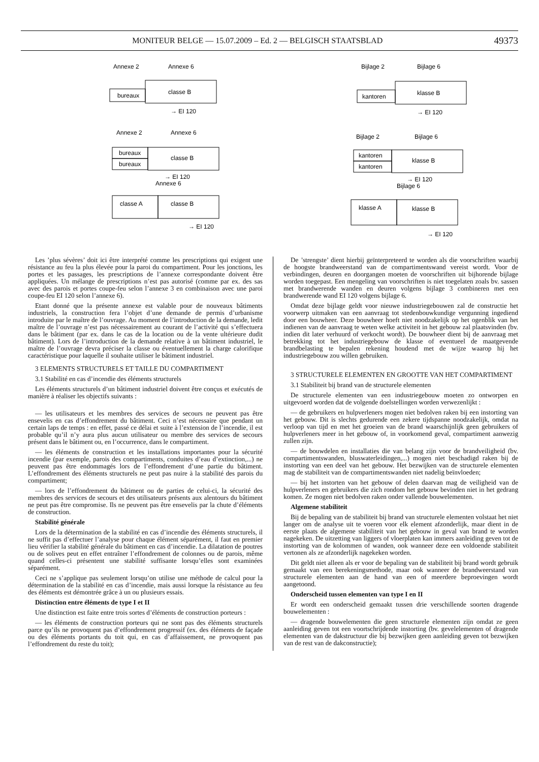MONITEUR BELGE — 15.07.2009 – Ed. 2 — BELGISCH STAATSBLAD 49373
Annexe 2
Annexe 6
bureaux
classe B
→ EI 120
Annexe 2
Annexe 6
bureaux
bureaux
classe B
→ EI 120
Annexe 6
classe A
classe B
→ EI 120
Bijlage 2
Bijlage 6
kantoren
klasse B
→ EI 120
Bijlage 2
Bijlage 6
kantoren
kantoren
klasse B
→ EI 120
Bijlage 6
klasse A
klasse B
→ EI 120
Les ’plus sévères’ doit ici être interprété comme les prescriptions qui exigent une résistance au feu la plus élevée pour la paroi du compartiment. Pour les jonctions, les portes et les passages, les prescriptions de l’annexe correspondante doivent être appliquées. Un mélange de prescriptions n’est pas autorisé (comme par ex. des sas avec des parois et portes coupe-feu selon l’annexe 3 en combinaison avec une paroi coupe-feu EI 120 selon l’annexe 6).
Etant donné que la présente annexe est valable pour de nouveaux bâtiments industriels, la construction fera l’objet d’une demande de permis d’urbanisme introduite par le maître de l’ouvrage. Au moment de l’introduction de la demande, ledit maître de l’ouvrage n’est pas nécessairement au courant de l’activité qui s’effectuera dans le bâtiment (par ex. dans le cas de la location ou de la vente ultérieure dudit bâtiment). Lors de l’introduction de la demande relative à un bâtiment industriel, le maître de l’ouvrage devra préciser la classe ou éventuellement la charge calorifique caractéristique pour laquelle il souhaite utiliser le bâtiment industriel.
3 ELEMENTS STRUCTURELS ET TAILLE DU COMPARTIMENT
3.1 Stabilité en cas d’incendie des éléments structurels
Les éléments structurels d’un bâtiment industriel doivent être conçus et exécutés de manière à réaliser les objectifs suivants :
— les utilisateurs et les membres des services de secours ne peuvent pas être ensevelis en cas d’effondrement du bâtiment. Ceci n’est nécessaire que pendant un certain laps de temps : en effet, passé ce délai et suite à l’extension de l’incendie, il est probable qu’il n’y aura plus aucun utilisateur ou membre des services de secours présent dans le bâtiment ou, en l’occurrence, dans le compartiment.
— les éléments de construction et les installations importantes pour la sécurité incendie (par exemple, parois des compartiments, conduites d’eau d’extinction,...) ne peuvent pas être endommagés lors de l’effondrement d’une partie du bâtiment. L’effondrement des éléments structurels ne peut pas nuire à la stabilité des parois du compartiment;
— lors de l’effondrement du bâtiment ou de parties de celui-ci, la sécurité des membres des services de secours et des utilisateurs présents aux alentours du bâtiment ne peut pas être compromise. Ils ne peuvent pas être ensevelis par la chute d’éléments de construction.
Stabilité générale
Lors de la détermination de la stabilité en cas d’incendie des éléments structurels, il ne suffit pas d’effectuer l’analyse pour chaque élément séparément, il faut en premier lieu vérifier la stabilité générale du bâtiment en cas d’incendie. La dilatation de poutres ou de solives peut en effet entraîner l’effondrement de colonnes ou de parois, même quand celles-ci présentent une stabilité suffisante lorsqu’elles sont examinées séparément.
Ceci ne s’applique pas seulement lorsqu’on utilise une méthode de calcul pour la détermination de la stabilité en cas d’incendie, mais aussi lorsque la résistance au feu des éléments est démontrée grâce à un ou plusieurs essais.
Distinction entre éléments de type I et II
Une distinction est faite entre trois sortes d’éléments de construction porteurs :
— les éléments de construction porteurs qui ne sont pas des éléments structurels parce qu’ils ne provoquent pas d’effondrement progressif (ex. des éléments de façade ou des éléments portants du toit qui, en cas d’affaissement, ne provoquent pas l’effondrement du reste du toit);
De ’strengste’ dient hierbij geïnterpreteerd te worden als die voorschriften waarbij de hoogste brandweerstand van de compartimentswand vereist wordt. Voor de verbindingen, deuren en doorgangen moeten de voorschriften uit bijhorende bijlage worden toegepast. Een mengeling van voorschriften is niet toegelaten zoals bv. sassen met brandwerende wanden en deuren volgens bijlage 3 combineren met een brandwerende wand EI 120 volgens bijlage 6.
Omdat deze bijlage geldt voor nieuwe industriegebouwen zal de constructie het voorwerp uitmaken van een aanvraag tot stedenbouwkundige vergunning ingediend door een bouwheer. Deze bouwheer hoeft niet noodzakelijk op het ogenblik van het indienen van de aanvraag te weten welke activiteit in het gebouw zal plaatsvinden (bv. indien dit later verhuurd of verkocht wordt). De bouwheer dient bij de aanvraag met betrekking tot het industriegebouw de klasse of eventueel de maatgevende brandbelasting te bepalen rekening houdend met de wijze waarop hij het industriegebouw zou willen gebruiken.
3 STRUCTURELE ELEMENTEN EN GROOTTE VAN HET COMPARTIMENT
3.1 Stabiliteit bij brand van de structurele elementen
De structurele elementen van een industriegebouw moeten zo ontworpen en uitgevoerd worden dat de volgende doelstellingen worden verwezenlijkt :
— de gebruikers en hulpverleners mogen niet bedolven raken bij een instorting van het gebouw. Dit is slechts gedurende een zekere tijdspanne noodzakelijk, omdat na verloop van tijd en met het groeien van de brand waarschijnlijk geen gebruikers of hulpverleners meer in het gebouw of, in voorkomend geval, compartiment aanwezig zullen zijn.
— de bouwdelen en installaties die van belang zijn voor de brandveiligheid (bv. compartimentswanden, bluswaterleidingen,...) mogen niet beschadigd raken bij de instorting van een deel van het gebouw. Het bezwijken van de structurele elementen mag de stabiliteit van de compartimentswanden niet nadelig beïnvloeden;
— bij het instorten van het gebouw of delen daarvan mag de veiligheid van de hulpverleners en gebruikers die zich rondom het gebouw bevinden niet in het gedrang komen. Ze mogen niet bedolven raken onder vallende bouwelementen.
Algemene stabiliteit
Bij de bepaling van de stabiliteit bij brand van structurele elementen volstaat het niet langer om de analyse uit te voeren voor elk element afzonderlijk, maar dient in de eerste plaats de algemene stabiliteit van het gebouw in geval van brand te worden nagekeken. De uitzetting van liggers of vloerplaten kan immers aanleiding geven tot de instorting van de kolommen of wanden, ook wanneer deze een voldoende stabiliteit vertonen als ze afzonderlijk nagekeken worden.
Dit geldt niet alleen als er voor de bepaling van de stabiliteit bij brand wordt gebruik gemaakt van een berekeningsmethode, maar ook wanneer de brandweerstand van structurele elementen aan de hand van een of meerdere beproevingen wordt aangetoond.
Onderscheid tussen elementen van type I en II
Er wordt een onderscheid gemaakt tussen drie verschillende soorten dragende bouwelementen :
— dragende bouwelementen die geen structurele elementen zijn omdat ze geen aanleiding geven tot een voortschrijdende instorting (bv. gevelelementen of dragende elementen van de dakstructuur die bij bezwijken geen aanleiding geven tot bezwijken van de rest van de dakconstructie);